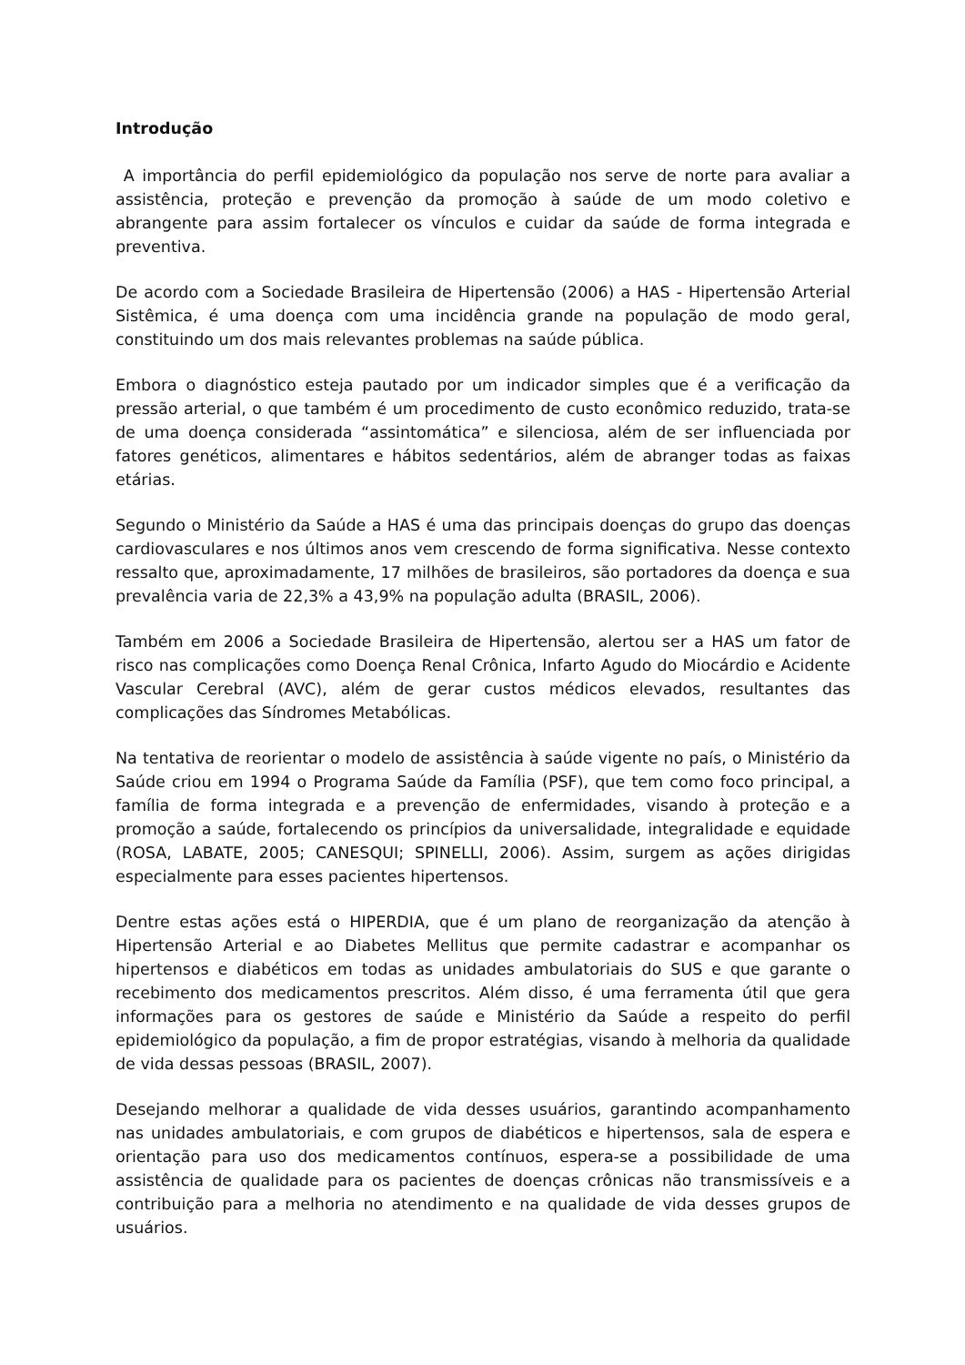Introdução
A importância do perfil epidemiológico da população nos serve de norte para avaliar a assistência, proteção e prevenção da promoção à saúde de um modo coletivo e abrangente para assim fortalecer os vínculos e cuidar da saúde de forma integrada e preventiva.
De acordo com a Sociedade Brasileira de Hipertensão (2006) a HAS - Hipertensão Arterial Sistêmica, é uma doença com uma incidência grande na população de modo geral, constituindo um dos mais relevantes problemas na saúde pública.
Embora o diagnóstico esteja pautado por um indicador simples que é a verificação da pressão arterial, o que também é um procedimento de custo econômico reduzido, trata-se de uma doença considerada “assintomática” e silenciosa, além de ser influenciada por fatores genéticos, alimentares e hábitos sedentários, além de abranger todas as faixas etárias.
Segundo o Ministério da Saúde a HAS é uma das principais doenças do grupo das doenças cardiovasculares e nos últimos anos vem crescendo de forma significativa. Nesse contexto ressalto que, aproximadamente, 17 milhões de brasileiros, são portadores da doença e sua prevalência varia de 22,3% a 43,9% na população adulta (BRASIL, 2006).
Também em 2006 a Sociedade Brasileira de Hipertensão, alertou ser a HAS um fator de risco nas complicações como Doença Renal Crônica, Infarto Agudo do Miocárdio e Acidente Vascular Cerebral (AVC), além de gerar custos médicos elevados, resultantes das complicações das Síndromes Metabólicas.
Na tentativa de reorientar o modelo de assistência à saúde vigente no país, o Ministério da Saúde criou em 1994 o Programa Saúde da Família (PSF), que tem como foco principal, a família de forma integrada e a prevenção de enfermidades, visando à proteção e a promoção a saúde, fortalecendo os princípios da universalidade, integralidade e equidade (ROSA, LABATE, 2005; CANESQUI; SPINELLI, 2006). Assim, surgem as ações dirigidas especialmente para esses pacientes hipertensos.
Dentre estas ações está o HIPERDIA, que é um plano de reorganização da atenção à Hipertensão Arterial e ao Diabetes Mellitus que permite cadastrar e acompanhar os hipertensos e diabéticos em todas as unidades ambulatoriais do SUS e que garante o recebimento dos medicamentos prescritos. Além disso, é uma ferramenta útil que gera informações para os gestores de saúde e Ministério da Saúde a respeito do perfil epidemiológico da população, a fim de propor estratégias, visando à melhoria da qualidade de vida dessas pessoas (BRASIL, 2007).
Desejando melhorar a qualidade de vida desses usuários, garantindo acompanhamento nas unidades ambulatoriais, e com grupos de diabéticos e hipertensos, sala de espera e orientação para uso dos medicamentos contínuos, espera-se a possibilidade de uma assistência de qualidade para os pacientes de doenças crônicas não transmissíveis e a contribuição para a melhoria no atendimento e na qualidade de vida desses grupos de usuários.